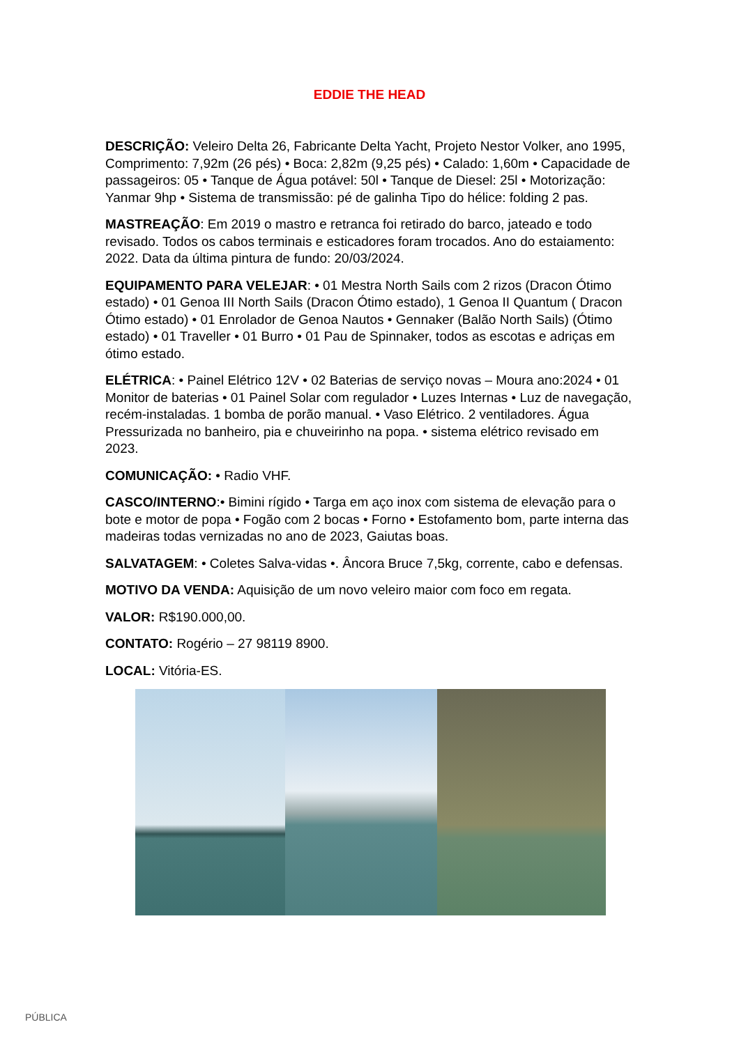EDDIE THE HEAD
DESCRIÇÃO: Veleiro Delta 26, Fabricante Delta Yacht, Projeto Nestor Volker, ano 1995, Comprimento: 7,92m (26 pés) • Boca: 2,82m (9,25 pés) • Calado: 1,60m • Capacidade de passageiros: 05 • Tanque de Água potável: 50l • Tanque de Diesel: 25l • Motorização: Yanmar 9hp • Sistema de transmissão: pé de galinha Tipo do hélice: folding 2 pas.
MASTREAÇÃO: Em 2019 o mastro e retranca foi retirado do barco, jateado e todo revisado. Todos os cabos terminais e esticadores foram trocados. Ano do estaiamento: 2022. Data da última pintura de fundo: 20/03/2024.
EQUIPAMENTO PARA VELEJAR: • 01 Mestra North Sails com 2 rizos (Dracon Ótimo estado) • 01 Genoa III North Sails (Dracon Ótimo estado), 1 Genoa II Quantum ( Dracon Ótimo estado) • 01 Enrolador de Genoa Nautos • Gennaker (Balão North Sails) (Ótimo estado) • 01 Traveller • 01 Burro • 01 Pau de Spinnaker, todos as escotas e adriças em ótimo estado.
ELÉTRICA: • Painel Elétrico 12V • 02 Baterias de serviço novas – Moura ano:2024 • 01 Monitor de baterias • 01 Painel Solar com regulador • Luzes Internas • Luz de navegação, recém-instaladas. 1 bomba de porão manual. • Vaso Elétrico. 2 ventiladores. Água Pressurizada no banheiro, pia e chuveirinho na popa. • sistema elétrico revisado em 2023.
COMUNICAÇÃO: • Radio VHF.
CASCO/INTERNO:• Bimini rígido • Targa em aço inox com sistema de elevação para o bote e motor de popa • Fogão com 2 bocas • Forno • Estofamento bom, parte interna das madeiras todas vernizadas no ano de 2023, Gaiutas boas.
SALVATAGEM: • Coletes Salva-vidas •. Âncora Bruce 7,5kg, corrente, cabo e defensas.
MOTIVO DA VENDA: Aquisição de um novo veleiro maior com foco em regata.
VALOR: R$190.000,00.
CONTATO: Rogério – 27 98119 8900.
LOCAL: Vitória-ES.
PÚBLICA